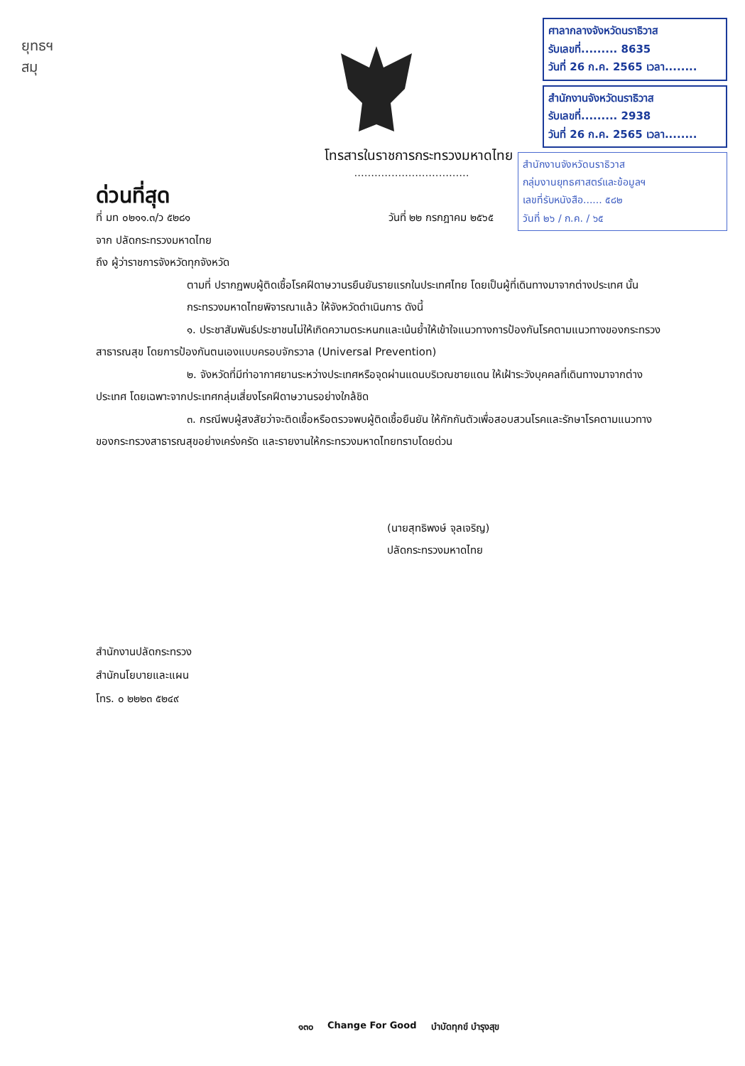ยุทธฯ
สมุ
ศาลากลางจังหวัดนราธิวาส
รับเลขที่......... 8635
วันที่ 26 ก.ค. 2565 เวลา........
สำนักงานจังหวัดนราธิวาส
รับเลขที่......... 2938
วันที่ 26 ก.ค. 2565 เวลา........
สำนักงานจังหวัดนราธิวาส
กลุ่มงานยุทธศาสตร์และข้อมูลฯ
เลขที่รับหนังสือ...... ๕๘๒
วันที่ ๒๖ / ก.ค. / ๖๕
โทรสารในราชการกระทรวงมหาดไทย
..................................
ด่วนที่สุด
ที่ มท ๐๒๑๑.๓/ว ๕๒๘๑ วันที่ ๒๒ กรกฎาคม ๒๕๖๕
จาก ปลัดกระทรวงมหาดไทย
ถึง ผู้ว่าราชการจังหวัดทุกจังหวัด
ตามที่ ปรากฏพบผู้ติดเชื้อโรคฝีดาษวานรยืนยันรายแรกในประเทศไทย โดยเป็นผู้ที่เดินทางมาจากต่างประเทศ นั้น
กระทรวงมหาดไทยพิจารณาแล้ว ให้จังหวัดดำเนินการ ดังนี้
๑. ประชาสัมพันธ์ประชาชนไม่ให้เกิดความตระหนกและเน้นย้ำให้เข้าใจแนวทางการป้องกันโรคตามแนวทางของกระทรวงสาธารณสุข โดยการป้องกันตนเองแบบครอบจักรวาล (Universal Prevention)
๒. จังหวัดที่มีท่าอากาศยานระหว่างประเทศหรือจุดผ่านแดนบริเวณชายแดน ให้เฝ้าระวังบุคคลที่เดินทางมาจากต่างประเทศ โดยเฉพาะจากประเทศกลุ่มเสี่ยงโรคฝีดาษวานรอย่างใกล้ชิด
๓. กรณีพบผู้สงสัยว่าจะติดเชื้อหรือตรวจพบผู้ติดเชื้อยืนยัน ให้กักกันตัวเพื่อสอบสวนโรคและรักษาโรคตามแนวทางของกระทรวงสาธารณสุขอย่างเคร่งครัด และรายงานให้กระทรวงมหาดไทยทราบโดยด่วน
(นายสุทธิพงษ์ จุลเจริญ)
ปลัดกระทรวงมหาดไทย
สำนักงานปลัดกระทรวง
สำนักนโยบายและแผน
โทร. ๐ ๒๒๒๓ ๕๒๔๙
๑๓๐ Change For Good บำบัดทุกข์ บำรุงสุข